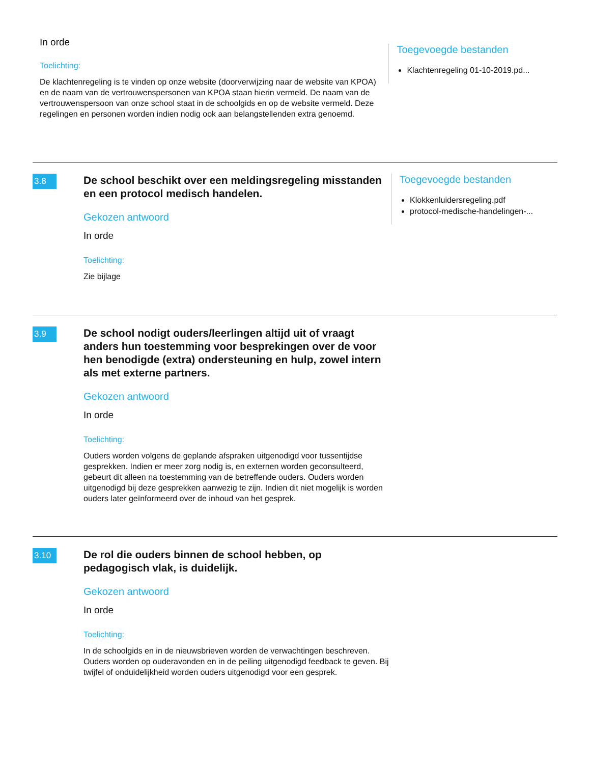In orde
Toelichting:
De klachtenregeling is te vinden op onze website (doorverwijzing naar de website van KPOA) en de naam van de vertrouwenspersonen van KPOA staan hierin vermeld. De naam van de vertrouwenspersoon van onze school staat in de schoolgids en op de website vermeld. Deze regelingen en personen worden indien nodig ook aan belangstellenden extra genoemd.
Toegevoegde bestanden
Klachtenregeling 01-10-2019.pd...
3.8
De school beschikt over een meldingsregeling misstanden en een protocol medisch handelen.
Gekozen antwoord
In orde
Toelichting:
Zie bijlage
Toegevoegde bestanden
Klokkenluidersregeling.pdf
protocol-medische-handelingen-...
3.9
De school nodigt ouders/leerlingen altijd uit of vraagt anders hun toestemming voor besprekingen over de voor hen benodigde (extra) ondersteuning en hulp, zowel intern als met externe partners.
Gekozen antwoord
In orde
Toelichting:
Ouders worden volgens de geplande afspraken uitgenodigd voor tussentijdse gesprekken. Indien er meer zorg nodig is, en externen worden geconsulteerd, gebeurt dit alleen na toestemming van de betreffende ouders. Ouders worden uitgenodigd bij deze gesprekken aanwezig te zijn. Indien dit niet mogelijk is worden ouders later geïnformeerd over de inhoud van het gesprek.
3.10
De rol die ouders binnen de school hebben, op pedagogisch vlak, is duidelijk.
Gekozen antwoord
In orde
Toelichting:
In de schoolgids en in de nieuwsbrieven worden de verwachtingen beschreven. Ouders worden op ouderavonden en in de peiling uitgenodigd feedback te geven. Bij twijfel of onduidelijkheid worden ouders uitgenodigd voor een gesprek.